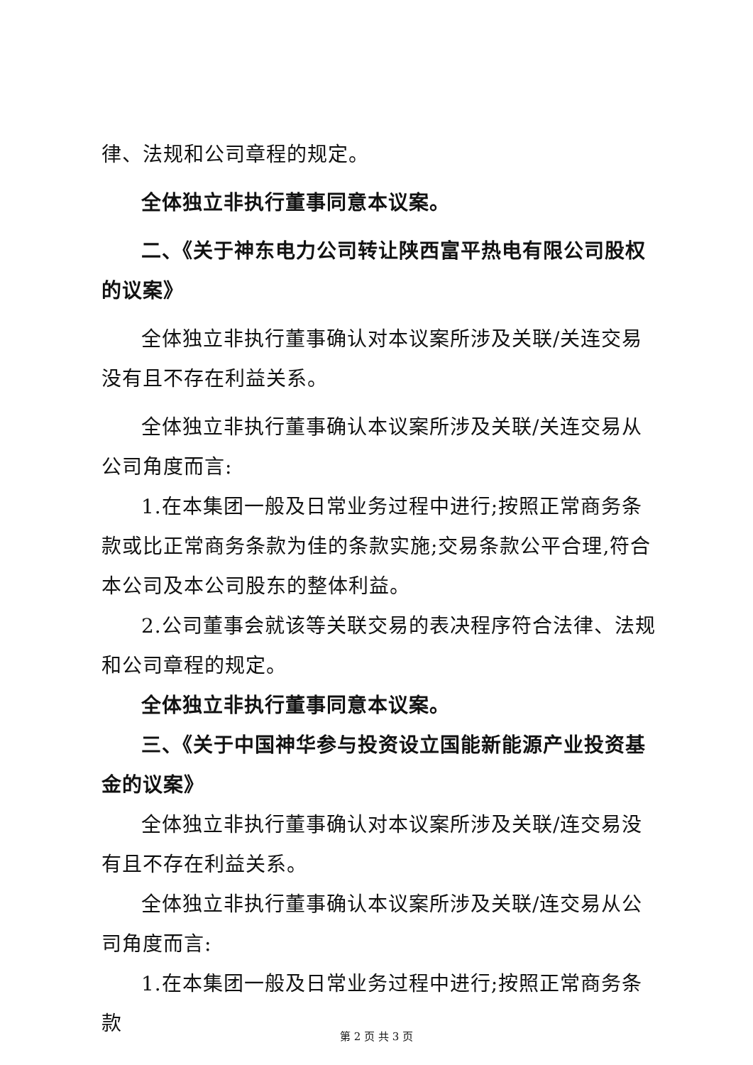律、法规和公司章程的规定。
全体独立非执行董事同意本议案。
二、《关于神东电力公司转让陕西富平热电有限公司股权的议案》
全体独立非执行董事确认对本议案所涉及关联/关连交易没有且不存在利益关系。
全体独立非执行董事确认本议案所涉及关联/关连交易从公司角度而言:
1.在本集团一般及日常业务过程中进行;按照正常商务条款或比正常商务条款为佳的条款实施;交易条款公平合理,符合本公司及本公司股东的整体利益。
2.公司董事会就该等关联交易的表决程序符合法律、法规和公司章程的规定。
全体独立非执行董事同意本议案。
三、《关于中国神华参与投资设立国能新能源产业投资基金的议案》
全体独立非执行董事确认对本议案所涉及关联/连交易没有且不存在利益关系。
全体独立非执行董事确认本议案所涉及关联/连交易从公司角度而言:
1.在本集团一般及日常业务过程中进行;按照正常商务条款
第 2 页 共 3 页